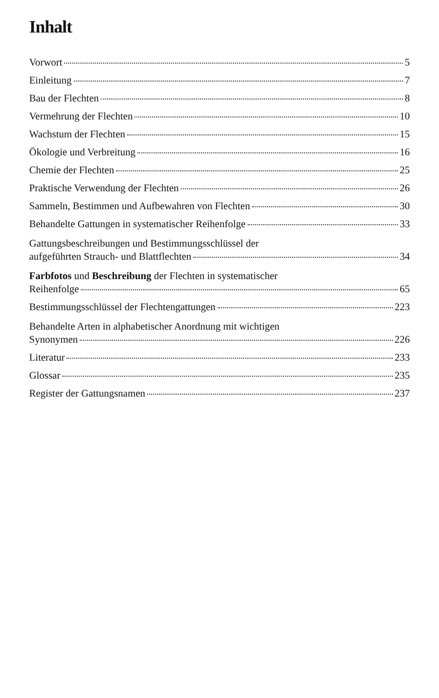Inhalt
Vorwort 5
Einleitung 7
Bau der Flechten 8
Vermehrung der Flechten 10
Wachstum der Flechten 15
Ökologie und Verbreitung 16
Chemie der Flechten 25
Praktische Verwendung der Flechten 26
Sammeln, Bestimmen und Aufbewahren von Flechten 30
Behandelte Gattungen in systematischer Reihenfolge 33
Gattungsbeschreibungen und Bestimmungsschlüssel der
aufgeführten Strauch- und Blattflechten 34
Farbfotos und Beschreibung der Flechten in systematischer
Reihenfolge 65
Bestimmungsschlüssel der Flechtengattungen 223
Behandelte Arten in alphabetischer Anordnung mit wichtigen
Synonymen 226
Literatur 233
Glossar 235
Register der Gattungsnamen 237